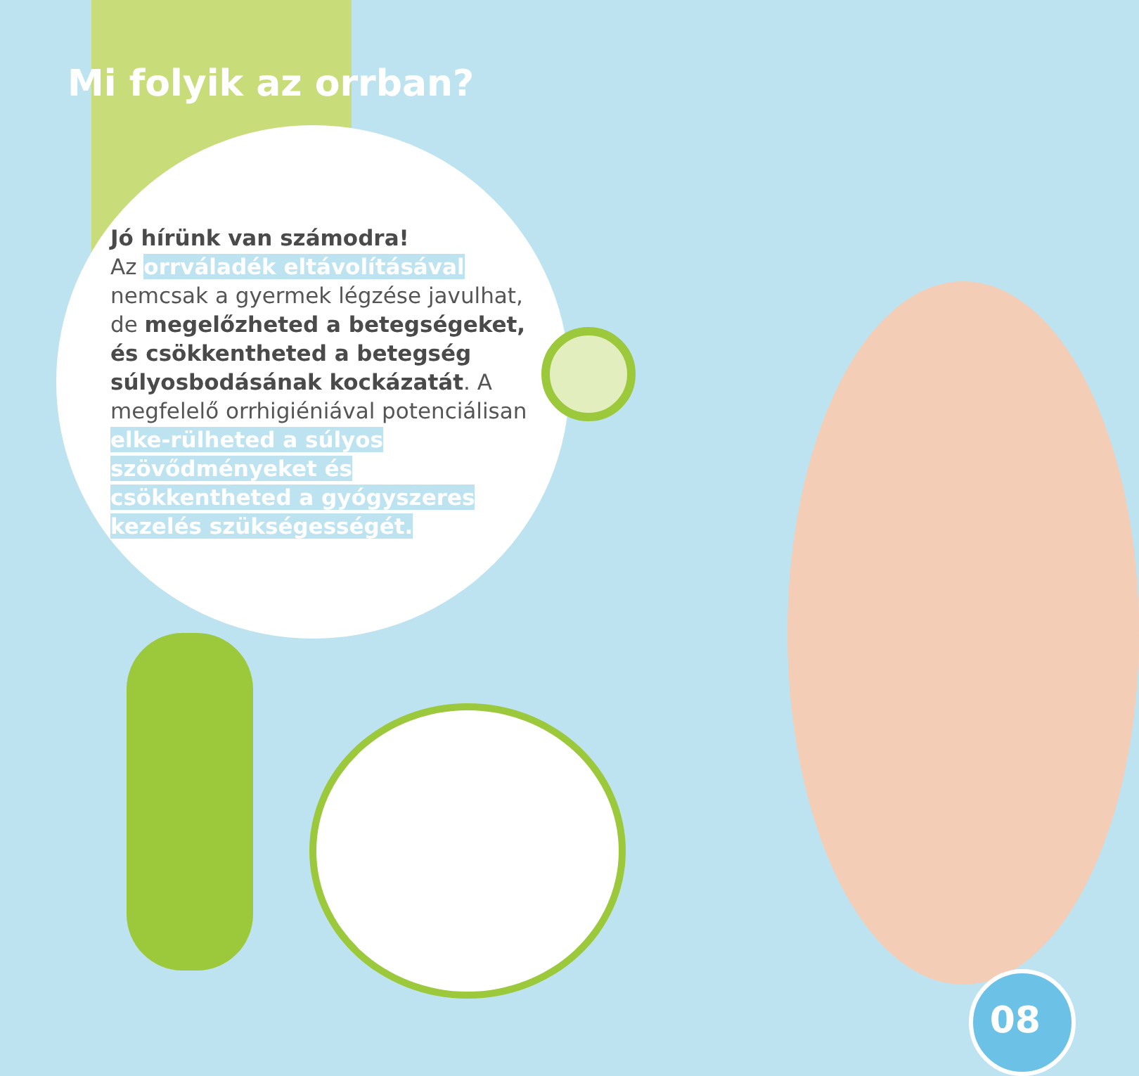Mi folyik az orrban?
Jó hírünk van számodra!
Az orrváladék eltávolításával nemcsak a gyermek légzése javulhat, de megelőzheted a betegségeket, és csökkentheted a betegség súlyosbodásának kockázatát. A megfelelő orrhigiéniával potenciálisan elke-rülheted a súlyos szövődményeket és csökkentheted a gyógyszeres kezelés szükségességét.
08